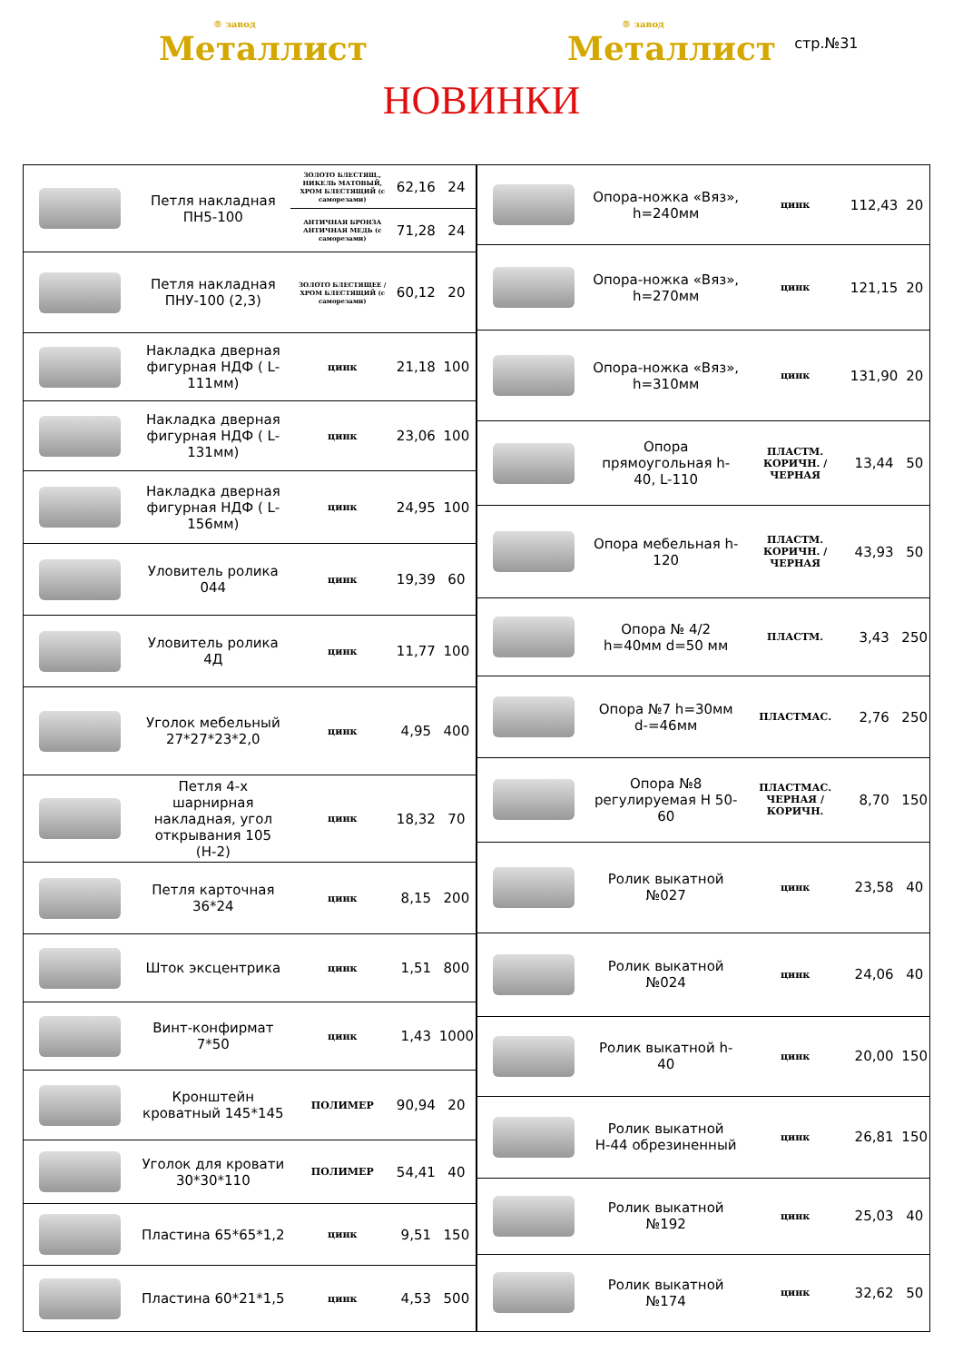® завод
Металлист
® завод
Металлист
стр.№31
НОВИНКИ
| | Петля накладная ПН5-100 | ЗОЛОТО БЛЕСТЯЩ., НИКЕЛЬ МАТОВЫЙ, ХРОМ БЛЕСТЯЩИЙ (с саморезами) | 62,16 | 24 |
| | | АНТИЧНАЯ БРОНЗА АНТИЧНАЯ МЕДЬ (с саморезами) | 71,28 | 24 |
| | Петля накладная ПНУ-100 (2,3) | ЗОЛОТО БЛЕСТЯЩЕЕ / ХРОМ БЛЕСТЯЩИЙ (с саморезами) | 60,12 | 20 |
| | Накладка дверная фигурная НДФ ( L-111мм) | цинк | 21,18 | 100 |
| | Накладка дверная фигурная НДФ ( L-131мм) | цинк | 23,06 | 100 |
| | Накладка дверная фигурная НДФ ( L-156мм) | цинк | 24,95 | 100 |
| | Уловитель ролика 044 | цинк | 19,39 | 60 |
| | Уловитель ролика 4Д | цинк | 11,77 | 100 |
| | Уголок мебельный 27*27*23*2,0 | цинк | 4,95 | 400 |
| | Петля 4-х шарнирная накладная, угол открывания 105 (Н-2) | цинк | 18,32 | 70 |
| | Петля карточная 36*24 | цинк | 8,15 | 200 |
| | Шток эксцентрика | цинк | 1,51 | 800 |
| | Винт-конфирмат 7*50 | цинк | 1,43 | 1000 |
| | Кронштейн кроватный 145*145 | ПОЛИМЕР | 90,94 | 20 |
| | Уголок для кровати 30*30*110 | ПОЛИМЕР | 54,41 | 40 |
| | Пластина 65*65*1,2 | цинк | 9,51 | 150 |
| | Пластина 60*21*1,5 | цинк | 4,53 | 500 |
| | Опора-ножка «Вяз», h=240мм | цинк | 112,43 | 20 |
| | Опора-ножка «Вяз», h=270мм | цинк | 121,15 | 20 |
| | Опора-ножка «Вяз», h=310мм | цинк | 131,90 | 20 |
| | Опора прямоугольная h-40, L-110 | ПЛАСТМ. КОРИЧН. / ЧЕРНАЯ | 13,44 | 50 |
| | Опора мебельная h-120 | ПЛАСТМ. КОРИЧН. / ЧЕРНАЯ | 43,93 | 50 |
| | Опора № 4/2 h=40мм d=50 мм | ПЛАСТМ. | 3,43 | 250 |
| | Опора №7 h=30мм d-=46мм | ПЛАСТМАС. | 2,76 | 250 |
| | Опора №8 регулируемая Н 50-60 | ПЛАСТМАС. ЧЕРНАЯ / КОРИЧН. | 8,70 | 150 |
| | Ролик выкатной №027 | цинк | 23,58 | 40 |
| | Ролик выкатной №024 | цинк | 24,06 | 40 |
| | Ролик выкатной h-40 | цинк | 20,00 | 150 |
| | Ролик выкатной Н-44 обрезиненный | цинк | 26,81 | 150 |
| | Ролик выкатной №192 | цинк | 25,03 | 40 |
| | Ролик выкатной №174 | цинк | 32,62 | 50 |